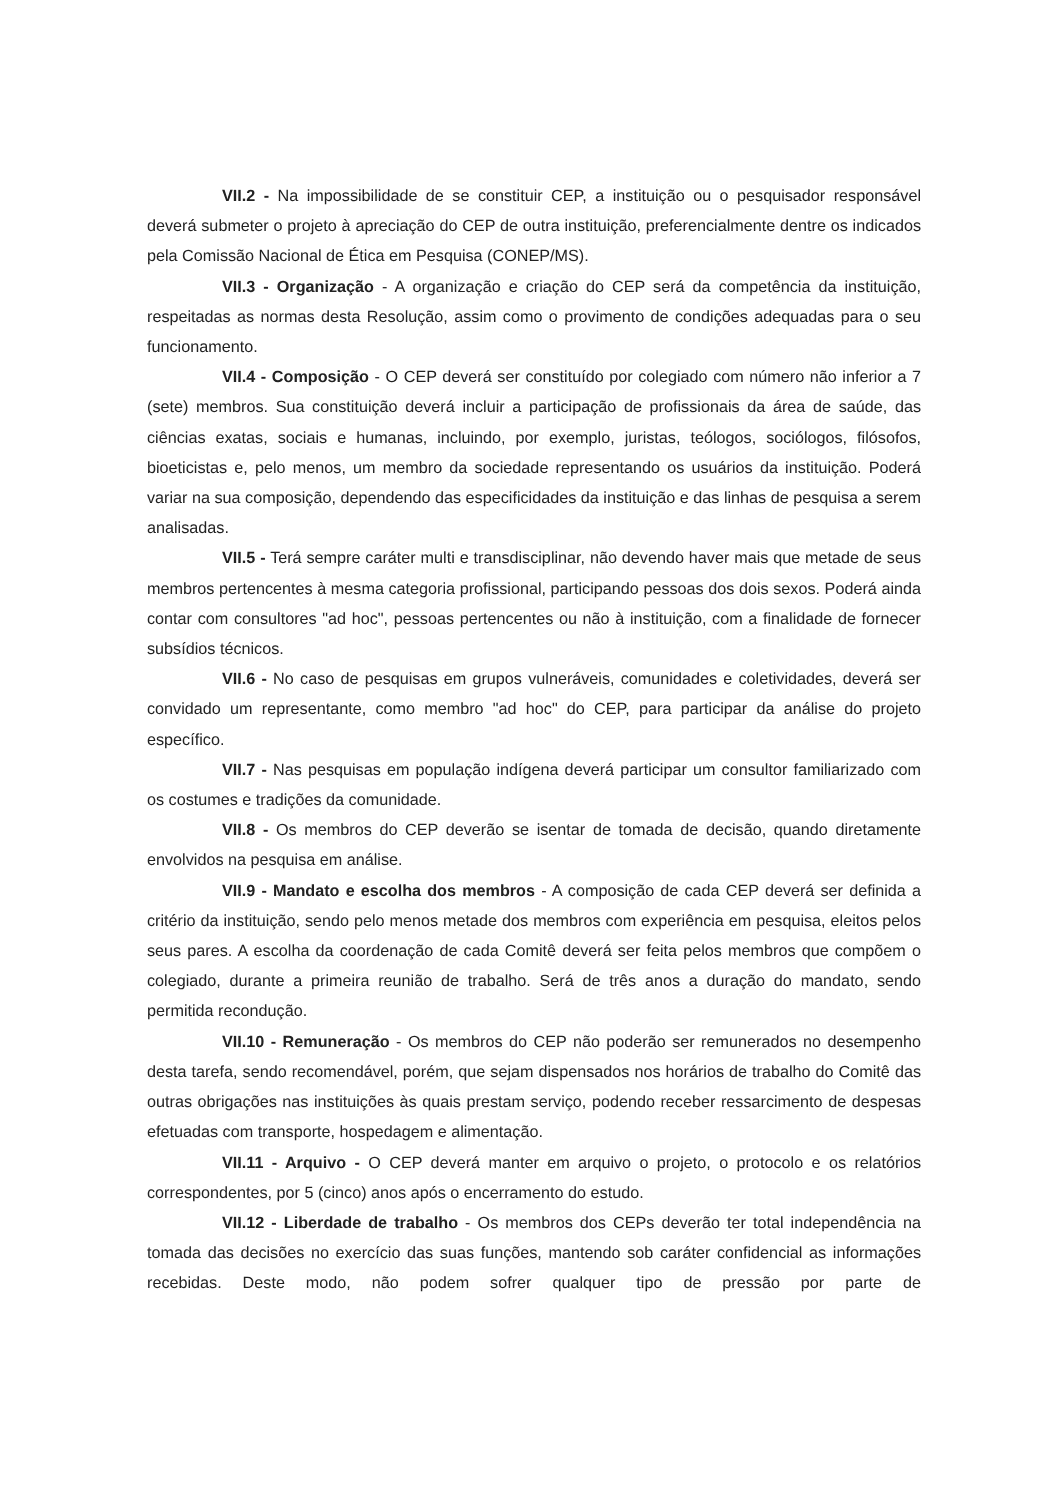VII.2 - Na impossibilidade de se constituir CEP, a instituição ou o pesquisador responsável deverá submeter o projeto à apreciação do CEP de outra instituição, preferencialmente dentre os indicados pela Comissão Nacional de Ética em Pesquisa (CONEP/MS).
VII.3 - Organização - A organização e criação do CEP será da competência da instituição, respeitadas as normas desta Resolução, assim como o provimento de condições adequadas para o seu funcionamento.
VII.4 - Composição - O CEP deverá ser constituído por colegiado com número não inferior a 7 (sete) membros. Sua constituição deverá incluir a participação de profissionais da área de saúde, das ciências exatas, sociais e humanas, incluindo, por exemplo, juristas, teólogos, sociólogos, filósofos, bioeticistas e, pelo menos, um membro da sociedade representando os usuários da instituição. Poderá variar na sua composição, dependendo das especificidades da instituição e das linhas de pesquisa a serem analisadas.
VII.5 - Terá sempre caráter multi e transdisciplinar, não devendo haver mais que metade de seus membros pertencentes à mesma categoria profissional, participando pessoas dos dois sexos. Poderá ainda contar com consultores "ad hoc", pessoas pertencentes ou não à instituição, com a finalidade de fornecer subsídios técnicos.
VII.6 - No caso de pesquisas em grupos vulneráveis, comunidades e coletividades, deverá ser convidado um representante, como membro "ad hoc" do CEP, para participar da análise do projeto específico.
VII.7 - Nas pesquisas em população indígena deverá participar um consultor familiarizado com os costumes e tradições da comunidade.
VII.8 - Os membros do CEP deverão se isentar de tomada de decisão, quando diretamente envolvidos na pesquisa em análise.
VII.9 - Mandato e escolha dos membros - A composição de cada CEP deverá ser definida a critério da instituição, sendo pelo menos metade dos membros com experiência em pesquisa, eleitos pelos seus pares. A escolha da coordenação de cada Comitê deverá ser feita pelos membros que compõem o colegiado, durante a primeira reunião de trabalho. Será de três anos a duração do mandato, sendo permitida recondução.
VII.10 - Remuneração - Os membros do CEP não poderão ser remunerados no desempenho desta tarefa, sendo recomendável, porém, que sejam dispensados nos horários de trabalho do Comitê das outras obrigações nas instituições às quais prestam serviço, podendo receber ressarcimento de despesas efetuadas com transporte, hospedagem e alimentação.
VII.11 - Arquivo - O CEP deverá manter em arquivo o projeto, o protocolo e os relatórios correspondentes, por 5 (cinco) anos após o encerramento do estudo.
VII.12 - Liberdade de trabalho - Os membros dos CEPs deverão ter total independência na tomada das decisões no exercício das suas funções, mantendo sob caráter confidencial as informações recebidas. Deste modo, não podem sofrer qualquer tipo de pressão por parte de